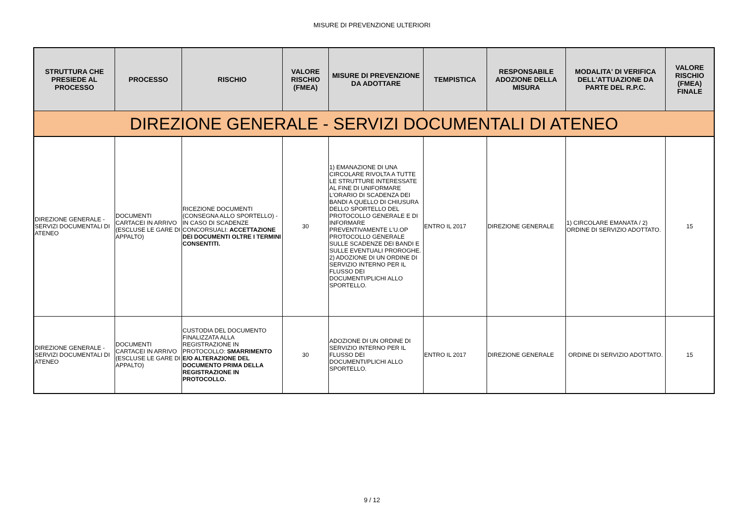MISURE DI PREVENZIONE ULTERIORI
| STRUTTURA CHE PRESIEDE AL PROCESSO | PROCESSO | RISCHIO | VALORE RISCHIO (FMEA) | MISURE DI PREVENZIONE DA ADOTTARE | TEMPISTICA | RESPONSABILE ADOZIONE DELLA MISURA | MODALITA' DI VERIFICA DELL'ATTUAZIONE DA PARTE DEL R.P.C. | VALORE RISCHIO (FMEA) FINALE |
| --- | --- | --- | --- | --- | --- | --- | --- | --- |
| DIREZIONE GENERALE - SERVIZI DOCUMENTALI DI ATENEO | | | | | | | | |
| DIREZIONE GENERALE - SERVIZI DOCUMENTALI DI ATENEO | DOCUMENTI CARTACEI IN ARRIVO (ESCLUSE LE GARE DI APPALTO) | RICEZIONE DOCUMENTI (CONSEGNA ALLO SPORTELLO) - IN CASO DI SCADENZE CONCORSUALI: ACCETTAZIONE DEI DOCUMENTI OLTRE I TERMINI CONSENTITI. | 30 | 1) EMANAZIONE DI UNA CIRCOLARE RIVOLTA A TUTTE LE STRUTTURE INTERESSATE AL FINE DI UNIFORMARE L'ORARIO DI SCADENZA DEI BANDI A QUELLO DI CHIUSURA DELLO SPORTELLO DEL PROTOCOLLO GENERALE E DI INFORMARE PREVENTIVAMENTE L'U.OP PROTOCOLLO GENERALE SULLE SCADENZE DEI BANDI E SULLE EVENTUALI PROROGHE. 2) ADOZIONE DI UN ORDINE DI SERVIZIO INTERNO PER IL FLUSSO DEI DOCUMENTI/PLICHI ALLO SPORTELLO. | ENTRO IL 2017 | DIREZIONE GENERALE | 1) CIRCOLARE EMANATA / 2) ORDINE DI SERVIZIO ADOTTATO. | 15 |
| DIREZIONE GENERALE - SERVIZI DOCUMENTALI DI ATENEO | DOCUMENTI CARTACEI IN ARRIVO (ESCLUSE LE GARE DI APPALTO) | CUSTODIA DEL DOCUMENTO FINALIZZATA ALLA REGISTRAZIONE IN PROTOCOLLO: SMARRIMENTO E/O ALTERAZIONE DEL DOCUMENTO PRIMA DELLA REGISTRAZIONE IN PROTOCOLLO. | 30 | ADOZIONE DI UN ORDINE DI SERVIZIO INTERNO PER IL FLUSSO DEI DOCUMENTI/PLICHI ALLO SPORTELLO. | ENTRO IL 2017 | DIREZIONE GENERALE | ORDINE DI SERVIZIO ADOTTATO. | 15 |
9 / 12